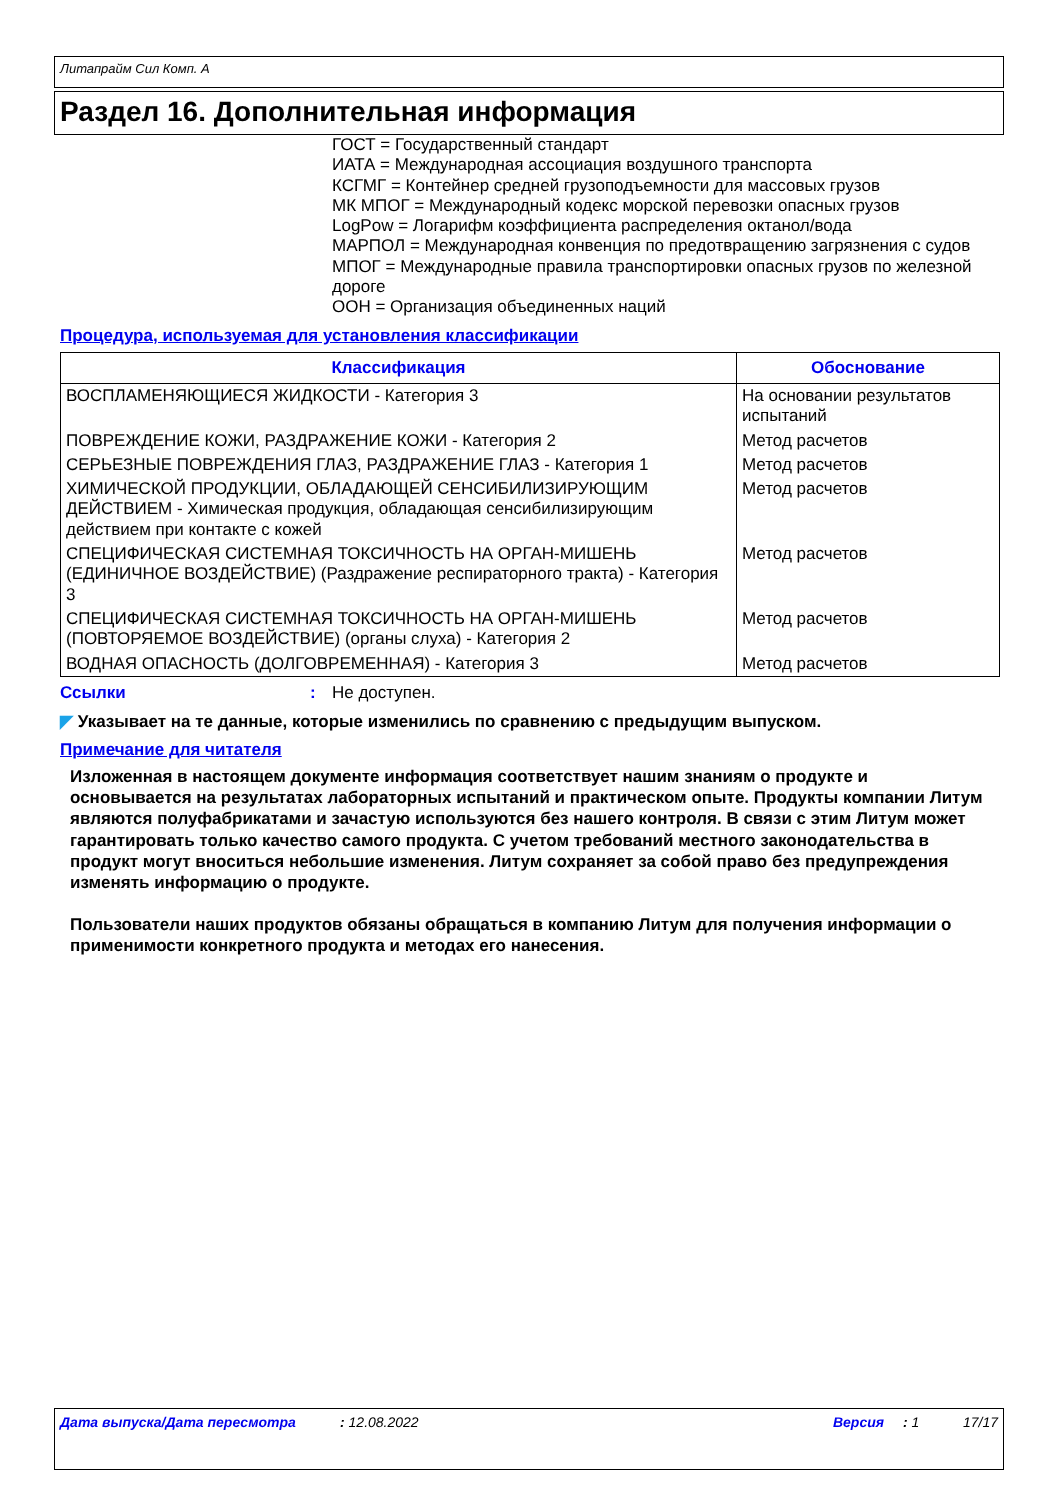Литапрайм Сил Комп. А
Раздел 16. Дополнительная информация
ГОСТ = Государственный стандарт
ИАТА = Международная ассоциация воздушного транспорта
КСГМГ = Контейнер средней грузоподъемности для массовых грузов
МК МПОГ = Международный кодекс морской перевозки опасных грузов
LogPow = Логарифм коэффициента распределения октанол/вода
МАРПОЛ = Международная конвенция по предотвращению загрязнения с судов
МПОГ = Международные правила транспортировки опасных грузов по железной дороге
ООН = Организация объединенных наций
Процедура, используемая для установления классификации
| Классификация | Обоснование |
| --- | --- |
| ВОСПЛАМЕНЯЮЩИЕСЯ ЖИДКОСТИ - Категория 3 | На основании результатов испытаний |
| ПОВРЕЖДЕНИЕ КОЖИ, РАЗДРАЖЕНИЕ КОЖИ - Категория 2 | Метод расчетов |
| СЕРЬЕЗНЫЕ ПОВРЕЖДЕНИЯ ГЛАЗ, РАЗДРАЖЕНИЕ ГЛАЗ - Категория 1 | Метод расчетов |
| ХИМИЧЕСКОЙ ПРОДУКЦИИ, ОБЛАДАЮЩЕЙ СЕНСИБИЛИЗИРУЮЩИМ ДЕЙСТВИЕМ - Химическая продукция, обладающая сенсибилизирующим действием при контакте с кожей | Метод расчетов |
| СПЕЦИФИЧЕСКАЯ СИСТЕМНАЯ ТОКСИЧНОСТЬ НА ОРГАН-МИШЕНЬ (ЕДИНИЧНОЕ ВОЗДЕЙСТВИЕ) (Раздражение респираторного тракта) - Категория 3 | Метод расчетов |
| СПЕЦИФИЧЕСКАЯ СИСТЕМНАЯ ТОКСИЧНОСТЬ НА ОРГАН-МИШЕНЬ (ПОВТОРЯЕМОЕ ВОЗДЕЙСТВИЕ) (органы слуха) - Категория 2 | Метод расчетов |
| ВОДНАЯ ОПАСНОСТЬ (ДОЛГОВРЕМЕННАЯ) - Категория 3 | Метод расчетов |
Ссылки: Не доступен.
◤ Указывает на те данные, которые изменились по сравнению с предыдущим выпуском.
Примечание для читателя
Изложенная в настоящем документе информация соответствует нашим знаниям о продукте и основывается на результатах лабораторных испытаний и практическом опыте. Продукты компании Литум являются полуфабрикатами и зачастую используются без нашего контроля. В связи с этим Литум может гарантировать только качество самого продукта. С учетом требований местного законодательства в продукт могут вноситься небольшие изменения. Литум сохраняет за собой право без предупреждения изменять информацию о продукте.
Пользователи наших продуктов обязаны обращаться в компанию Литум для получения информации о применимости конкретного продукта и методах его нанесения.
Дата выпуска/Дата пересмотра: 12.08.2022 Версия: 1 17/17